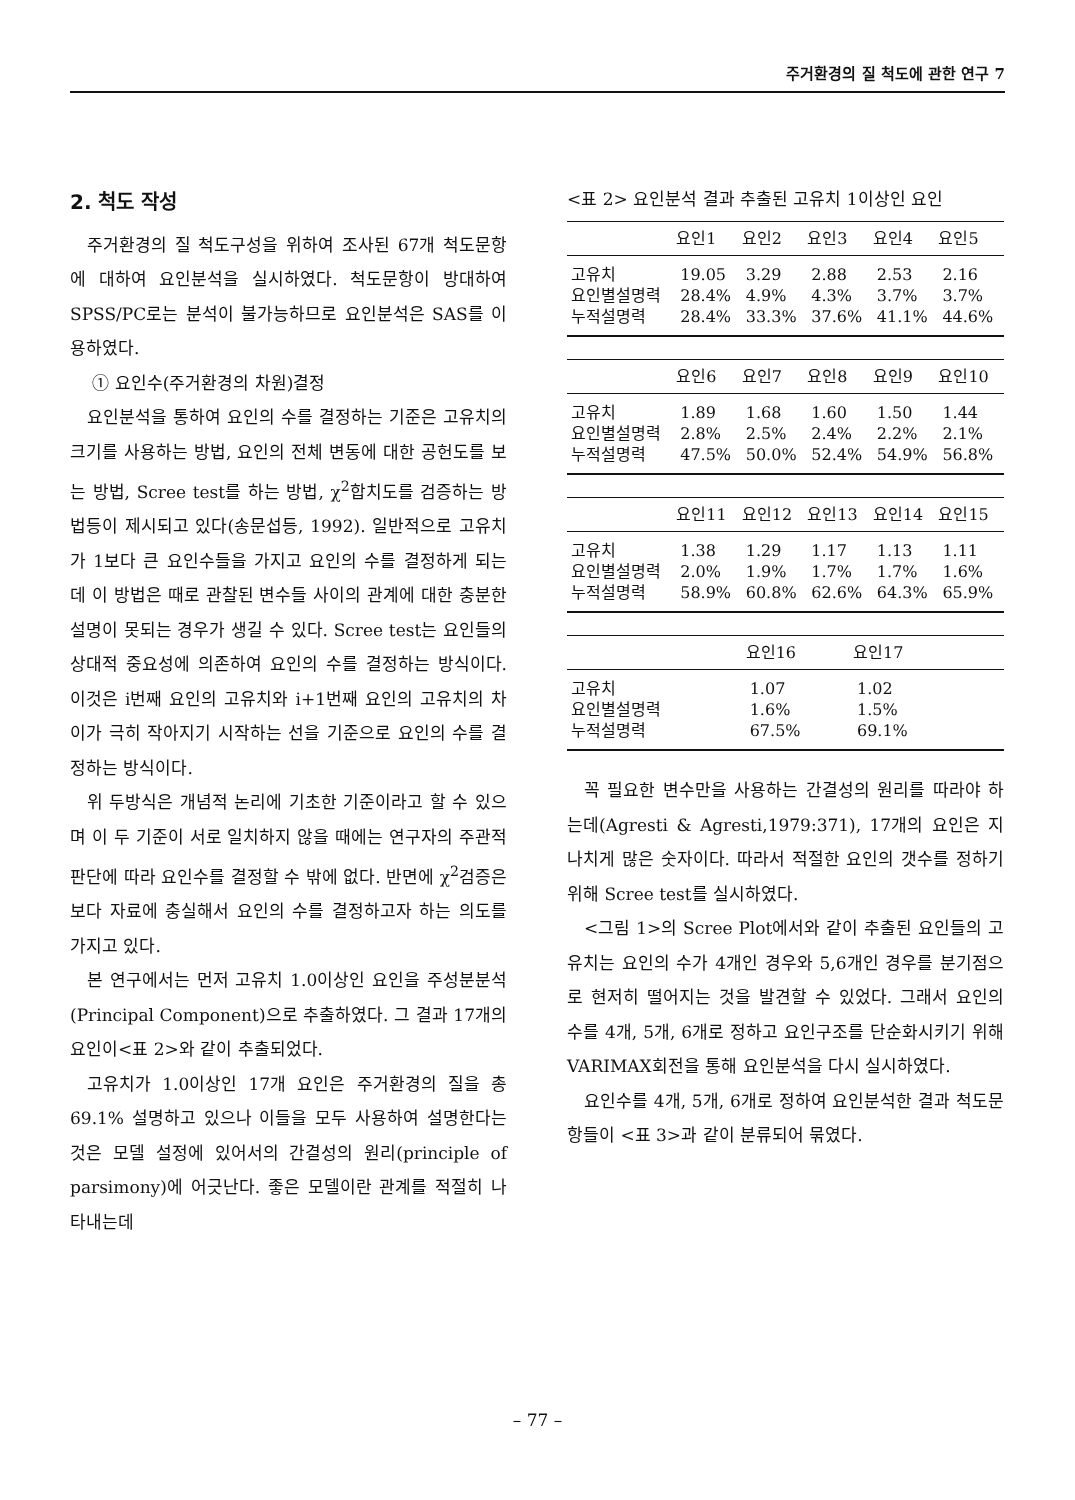주거환경의 질 척도에 관한 연구 7
2. 척도 작성
주거환경의 질 척도구성을 위하여 조사된 67개 척도문항에 대하여 요인분석을 실시하였다. 척도문항이 방대하여 SPSS/PC로는 분석이 불가능하므로 요인분석은 SAS를 이용하였다.
① 요인수(주거환경의 차원)결정
요인분석을 통하여 요인의 수를 결정하는 기준은 고유치의 크기를 사용하는 방법, 요인의 전체 변동에 대한 공헌도를 보는 방법, Scree test를 하는 방법, χ<sup>2</sup>합치도를 검증하는 방법등이 제시되고 있다(송문섭등, 1992). 일반적으로 고유치가 1보다 큰 요인수들을 가지고 요인의 수를 결정하게 되는데 이 방법은 때로 관찰된 변수들 사이의 관계에 대한 충분한 설명이 못되는 경우가 생길 수 있다. Scree test는 요인들의 상대적 중요성에 의존하여 요인의 수를 결정하는 방식이다. 이것은 i번째 요인의 고유치와 i+1번째 요인의 고유치의 차이가 극히 작아지기 시작하는 선을 기준으로 요인의 수를 결정하는 방식이다.
위 두방식은 개념적 논리에 기초한 기준이라고 할 수 있으며 이 두 기준이 서로 일치하지 않을 때에는 연구자의 주관적 판단에 따라 요인수를 결정할 수 밖에 없다. 반면에 χ<sup>2</sup>검증은 보다 자료에 충실해서 요인의 수를 결정하고자 하는 의도를 가지고 있다.
본 연구에서는 먼저 고유치 1.0이상인 요인을 주성분분석(Principal Component)으로 추출하였다. 그 결과 17개의 요인이<표 2>와 같이 추출되었다.
고유치가 1.0이상인 17개 요인은 주거환경의 질을 총69.1% 설명하고 있으나 이들을 모두 사용하여 설명한다는 것은 모델 설정에 있어서의 간결성의 원리(principle of parsimony)에 어긋난다. 좋은 모델이란 관계를 적절히 나타내는데
<표 2> 요인분석 결과 추출된 고유치 1이상인 요인
| | 요인1 | 요인2 | 요인3 | 요인4 | 요인5 |
| --- | --- | --- | --- | --- | --- |
| 고유치 | 19.05 | 3.29 | 2.88 | 2.53 | 2.16 |
| 요인별설명력 | 28.4% | 4.9% | 4.3% | 3.7% | 3.7% |
| 누적설명력 | 28.4% | 33.3% | 37.6% | 41.1% | 44.6% |
| | 요인6 | 요인7 | 요인8 | 요인9 | 요인10 |
| --- | --- | --- | --- | --- | --- |
| 고유치 | 1.89 | 1.68 | 1.60 | 1.50 | 1.44 |
| 요인별설명력 | 2.8% | 2.5% | 2.4% | 2.2% | 2.1% |
| 누적설명력 | 47.5% | 50.0% | 52.4% | 54.9% | 56.8% |
| | 요인11 | 요인12 | 요인13 | 요인14 | 요인15 |
| --- | --- | --- | --- | --- | --- |
| 고유치 | 1.38 | 1.29 | 1.17 | 1.13 | 1.11 |
| 요인별설명력 | 2.0% | 1.9% | 1.7% | 1.7% | 1.6% |
| 누적설명력 | 58.9% | 60.8% | 62.6% | 64.3% | 65.9% |
| | 요인16 | 요인17 | | | |
| --- | --- | --- | --- | --- | --- |
| 고유치 | 1.07 | 1.02 | | | |
| 요인별설명력 | 1.6% | 1.5% | | | |
| 누적설명력 | 67.5% | 69.1% | | | |
꼭 필요한 변수만을 사용하는 간결성의 원리를 따라야 하는데(Agresti & Agresti,1979:371), 17개의 요인은 지나치게 많은 숫자이다. 따라서 적절한 요인의 갯수를 정하기 위해 Scree test를 실시하였다.
<그림 1>의 Scree Plot에서와 같이 추출된 요인들의 고유치는 요인의 수가 4개인 경우와 5,6개인 경우를 분기점으로 현저히 떨어지는 것을 발견할 수 있었다. 그래서 요인의 수를 4개, 5개, 6개로 정하고 요인구조를 단순화시키기 위해 VARIMAX회전을 통해 요인분석을 다시 실시하였다.
요인수를 4개, 5개, 6개로 정하여 요인분석한 결과 척도문항들이 <표 3>과 같이 분류되어 묶였다.
– 77 –